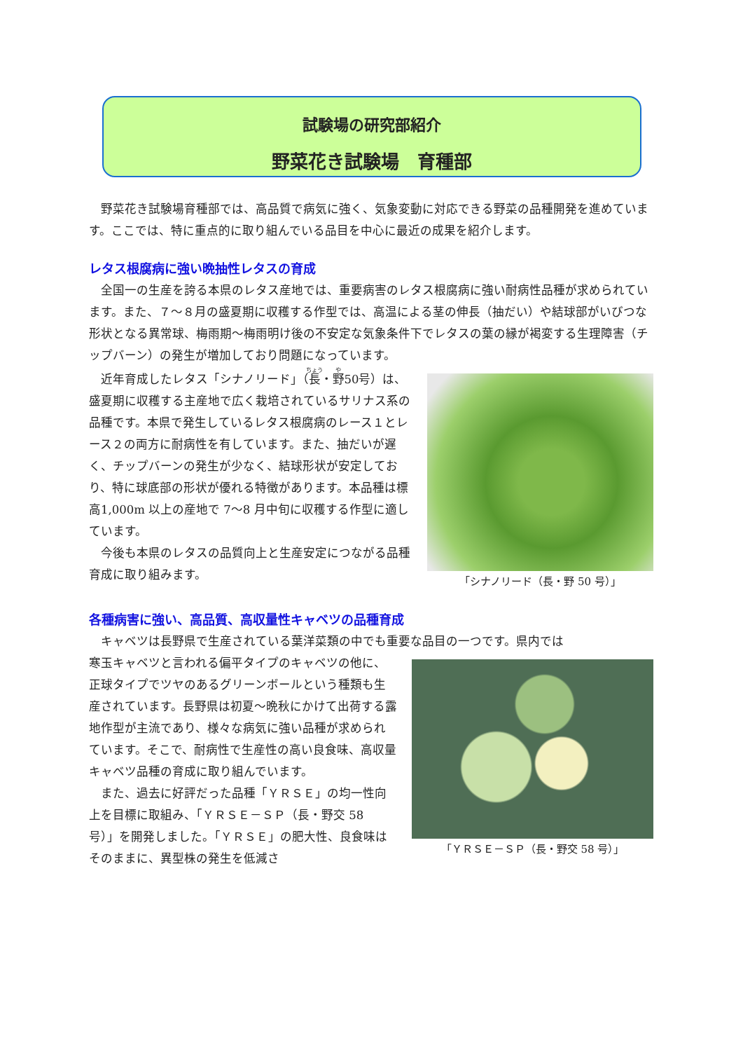試験場の研究部紹介
野菜花き試験場　育種部
野菜花き試験場育種部では、高品質で病気に強く、気象変動に対応できる野菜の品種開発を進めています。ここでは、特に重点的に取り組んでいる品目を中心に最近の成果を紹介します。
レタス根腐病に強い晩抽性レタスの育成
全国一の生産を誇る本県のレタス産地では、重要病害のレタス根腐病に強い耐病性品種が求められています。また、７～８月の盛夏期に収穫する作型では、高温による茎の伸長（抽だい）や結球部がいびつな形状となる異常球、梅雨期～梅雨明け後の不安定な気象条件下でレタスの葉の縁が褐変する生理障害（チップバーン）の発生が増加しており問題になっています。
近年育成したレタス「シナノリード」（長・野50号）は、盛夏期に収穫する主産地で広く栽培されているサリナス系の品種です。本県で発生しているレタス根腐病のレース１とレース２の両方に耐病性を有しています。また、抽だいが遅く、チップバーンの発生が少なく、結球形状が安定しており、特に球底部の形状が優れる特徴があります。本品種は標高1,000m 以上の産地で 7～8 月中旬に収穫する作型に適しています。
今後も本県のレタスの品質向上と生産安定につながる品種育成に取り組みます。
「シナノリード（長・野 50 号）」
各種病害に強い、高品質、高収量性キャベツの品種育成
キャベツは長野県で生産されている葉洋菜類の中でも重要な品目の一つです。県内では
寒玉キャベツと言われる偏平タイプのキャベツの他に、正球タイプでツヤのあるグリーンボールという種類も生産されています。長野県は初夏～晩秋にかけて出荷する露地作型が主流であり、様々な病気に強い品種が求められています。そこで、耐病性で生産性の高い良食味、高収量キャベツ品種の育成に取り組んでいます。
また、過去に好評だった品種「ＹＲＳＥ」の均一性向上を目標に取組み、「ＹＲＳＥ－ＳＰ（長・野交 58 号）」を開発しました。「ＹＲＳＥ」の肥大性、良食味はそのままに、異型株の発生を低減さ
「ＹＲＳＥ－ＳＰ（長・野交 58 号）」